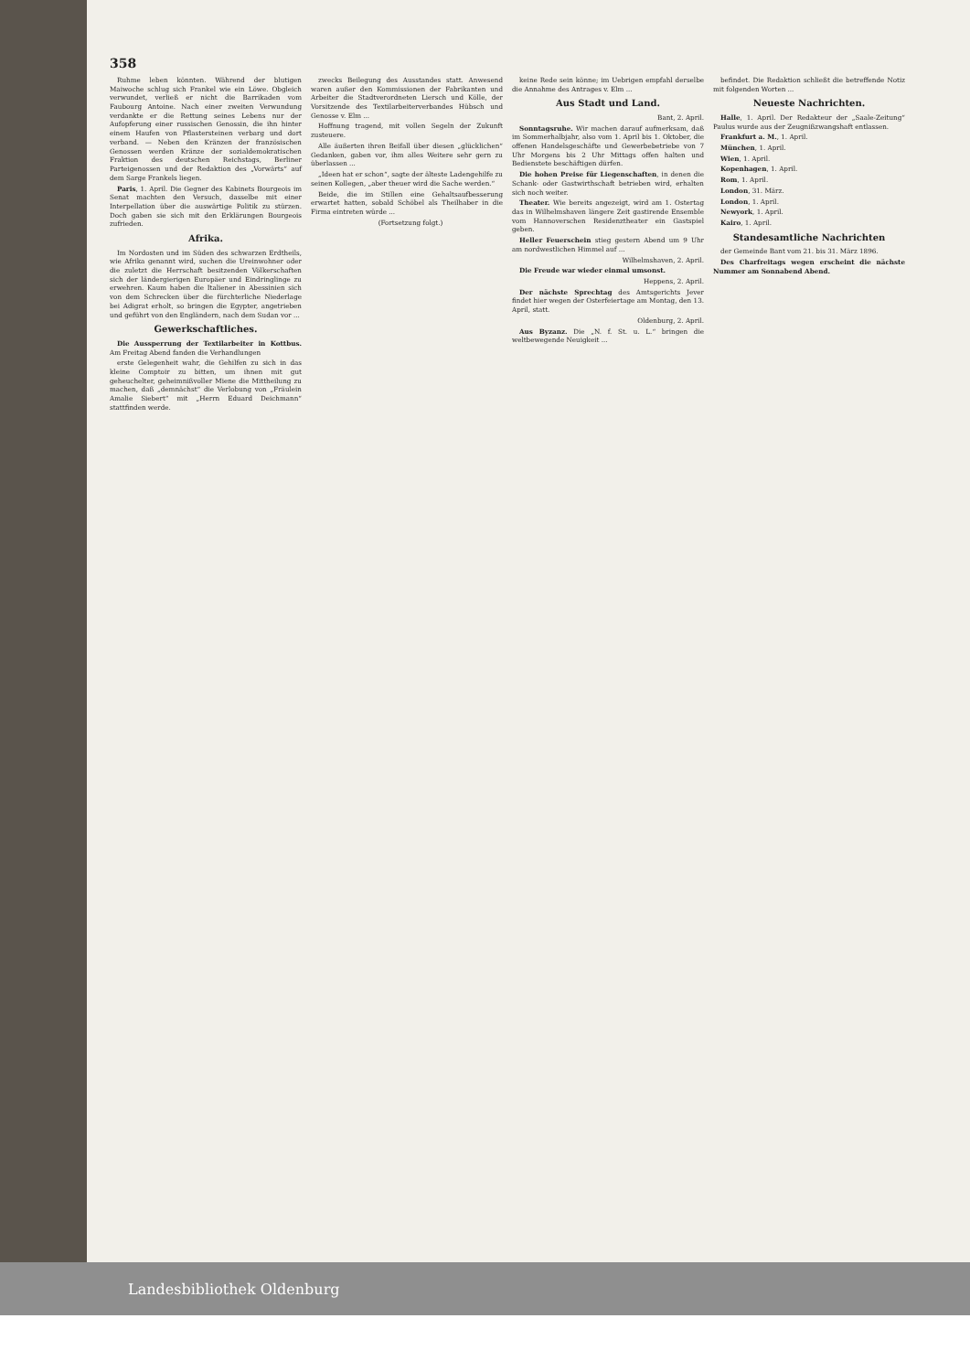358
Ruhme leben könnten. Während der blutigen Maiwoche schlug sich Frankel wie ein Löwe. Obgleich verwundet, verließ er nicht die Barrikaden vom Faubourg Antoine. Nach einer zweiten Verwundung verdankte er die Rettung seines Lebens nur der Aufopferung einer russischen Genossin, die ihn hinter einem Haufen von Pflastersteinen verbarg und dort verband. — Neben den Kränzen der französischen Genossen werden Kränze der sozialdemokratischen Fraktion des deutschen Reichstags, Berliner Parteigenossen und der Redaktion des „Vorwärts“ auf dem Sarge Frankels liegen.
Paris, 1. April. Die Gegner des Kabinets Bourgeois im Senat machten den Versuch, dasselbe mit einer Interpellation über die auswärtige Politik zu stürzen. Doch gaben sie sich mit den Erklärungen Bourgeois zufrieden.
Afrika.
Im Nordosten und im Süden des schwarzen Erdtheils, wie Afrika genannt wird, suchen die Ureinwohner oder die zuletzt die Herrschaft besitzenden Völkerschaften sich der ländergierigen Europäer und Eindringlinge zu erwehren. Kaum haben die Italiener in Abessinien sich von dem Schrecken über die fürchterliche Niederlage bei Adigrat erholt, so bringen die Egypter, angetrieben und geführt von den Engländern, nach dem Sudan vor ...
Gewerkschaftliches.
Die Aussperrung der Textilarbeiter in Kottbus. Am Freitag Abend fanden die Verhandlungen
erste Gelegenheit wahr, die Gehilfen zu sich in das kleine Comptoir zu bitten, um ihnen mit gut geheuchelter, geheimnißvoller Miene die Mittheilung zu machen, daß „demnächst“ die Verlobung von „Fräulein Amalie Siebert“ mit „Herrn Eduard Deichmann“ stattfinden werde.
zwecks Beilegung des Ausstandes statt. Anwesend waren außer den Kommissionen der Fabrikanten und Arbeiter die Stadtverordneten Liersch und Kölle, der Vorsitzende des Textilarbeiterverbandes Hübsch und Genosse v. Elm ...
Hoffnung tragend, mit vollen Segeln der Zukunft zusteuere.
Alle äußerten ihren Beifall über diesen „glücklichen“ Gedanken, gaben vor, ihm alles Weitere sehr gern zu überlassen ...
„Ideen hat er schon“, sagte der älteste Ladengehilfe zu seinen Kollegen, „aber theuer wird die Sache werden.“
Beide, die im Stillen eine Gehaltsaufbesserung erwartet hatten, sobald Schöbel als Theilhaber in die Firma eintreten würde ...
(Fortsetzung folgt.)
keine Rede sein könne; im Uebrigen empfahl derselbe die Annahme des Antrages v. Elm ...
Aus Stadt und Land.
Bant, 2. April.
Sonntagsruhe. Wir machen darauf aufmerksam, daß im Sommerhalbjahr, also vom 1. April bis 1. Oktober, die offenen Handelsgeschäfte und Gewerbebetriebe von 7 Uhr Morgens bis 2 Uhr Mittags offen halten und Bedienstete beschäftigen dürfen.
Die hohen Preise für Liegenschaften, in denen die Schank- oder Gastwirthschaft betrieben wird, erhalten sich noch weiter.
Theater. Wie bereits angezeigt, wird am 1. Ostertag das in Wilhelmshaven längere Zeit gastirende Ensemble vom Hannoverschen Residenztheater ein Gastspiel geben.
Heller Feuerschein stieg gestern Abend um 9 Uhr am nordwestlichen Himmel auf ...
Wilhelmshaven, 2. April.
Die Freude war wieder einmal umsonst.
Heppens, 2. April.
Der nächste Sprechtag des Amtsgerichts Jever findet hier wegen der Osterfeiertage am Montag, den 13. April, statt.
Oldenburg, 2. April.
Aus Byzanz. Die „N. f. St. u. L.“ bringen die weltbewegende Neuigkeit ...
befindet. Die Redaktion schließt die betreffende Notiz mit folgenden Worten ...
Neueste Nachrichten.
Halle, 1. April. Der Redakteur der „Saale-Zeitung“ Paulus wurde aus der Zeugnißzwangshaft entlassen.
Frankfurt a. M., 1. April.
München, 1. April.
Wien, 1. April.
Kopenhagen, 1. April.
Rom, 1. April.
London, 31. März.
London, 1. April.
Newyork, 1. April.
Kairo, 1. April.
Standesamtliche Nachrichten
der Gemeinde Bant vom 21. bis 31. März 1896.
Des Charfreitags wegen erscheint die nächste Nummer am Sonnabend Abend.
Landesbibliothek Oldenburg